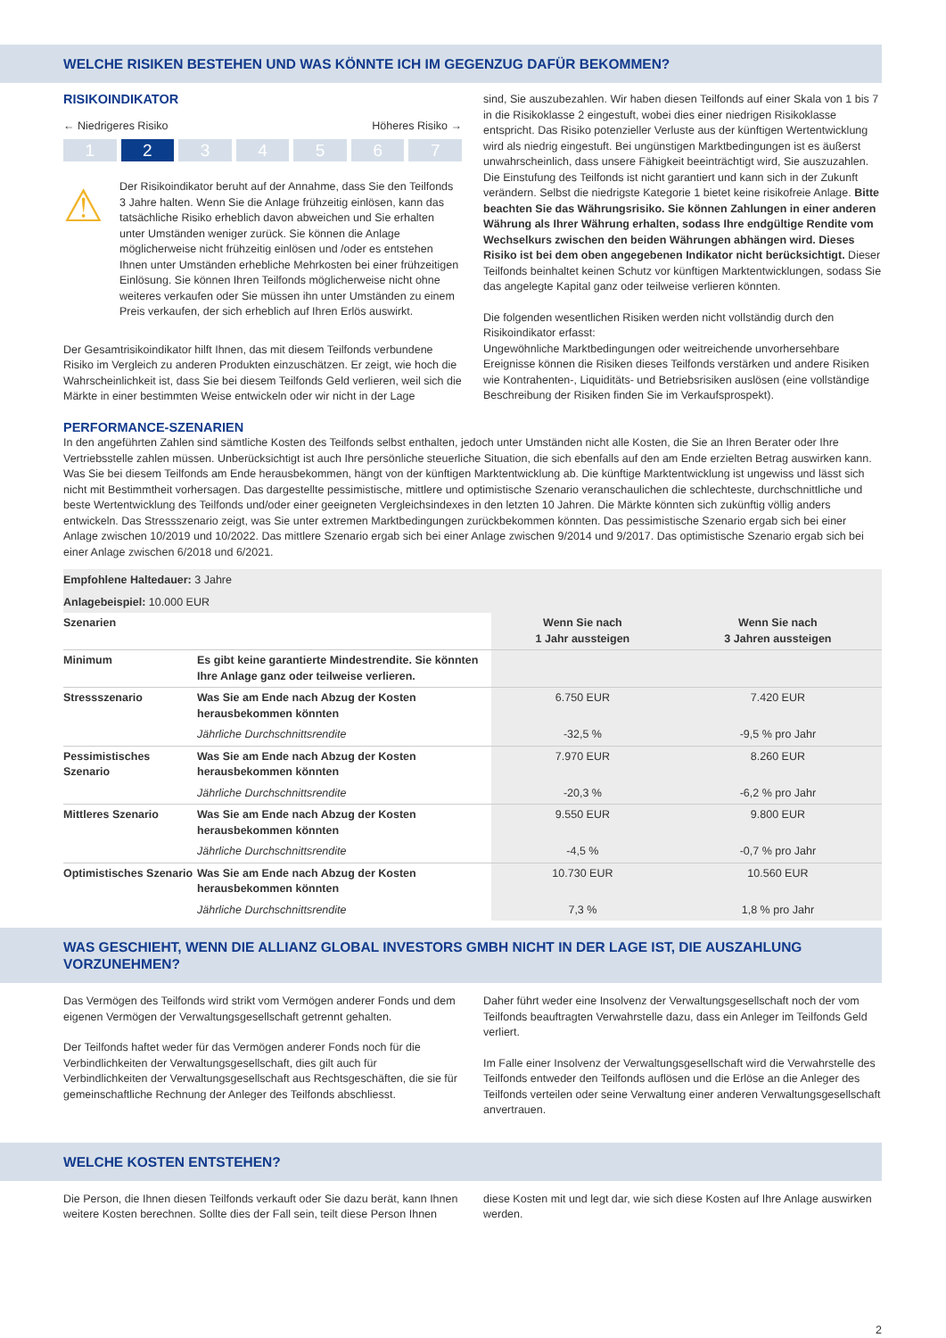WELCHE RISIKEN BESTEHEN UND WAS KÖNNTE ICH IM GEGENZUG DAFÜR BEKOMMEN?
RISIKOINDIKATOR
← Niedrigeres Risiko Höheres Risiko →
1 2 3 4 5 6 7
⚠
Der Risikoindikator beruht auf der Annahme, dass Sie den Teilfonds 3 Jahre halten. Wenn Sie die Anlage frühzeitig einlösen, kann das tatsächliche Risiko erheblich davon abweichen und Sie erhalten unter Umständen weniger zurück. Sie können die Anlage möglicherweise nicht frühzeitig einlösen und /oder es entstehen Ihnen unter Umständen erhebliche Mehrkosten bei einer frühzeitigen Einlösung. Sie können Ihren Teilfonds möglicherweise nicht ohne weiteres verkaufen oder Sie müssen ihn unter Umständen zu einem Preis verkaufen, der sich erheblich auf Ihren Erlös auswirkt.
Der Gesamtrisikoindikator hilft Ihnen, das mit diesem Teilfonds verbundene Risiko im Vergleich zu anderen Produkten einzuschätzen. Er zeigt, wie hoch die Wahrscheinlichkeit ist, dass Sie bei diesem Teilfonds Geld verlieren, weil sich die Märkte in einer bestimmten Weise entwickeln oder wir nicht in der Lage
sind, Sie auszubezahlen. Wir haben diesen Teilfonds auf einer Skala von 1 bis 7 in die Risikoklasse 2 eingestuft, wobei dies einer niedrigen Risikoklasse entspricht. Das Risiko potenzieller Verluste aus der künftigen Wertentwicklung wird als niedrig eingestuft. Bei ungünstigen Marktbedingungen ist es äußerst unwahrscheinlich, dass unsere Fähigkeit beeinträchtigt wird, Sie auszuzahlen. Die Einstufung des Teilfonds ist nicht garantiert und kann sich in der Zukunft verändern. Selbst die niedrigste Kategorie 1 bietet keine risikofreie Anlage. Bitte beachten Sie das Währungsrisiko. Sie können Zahlungen in einer anderen Währung als Ihrer Währung erhalten, sodass Ihre endgültige Rendite vom Wechselkurs zwischen den beiden Währungen abhängen wird. Dieses Risiko ist bei dem oben angegebenen Indikator nicht berücksichtigt. Dieser Teilfonds beinhaltet keinen Schutz vor künftigen Marktentwicklungen, sodass Sie das angelegte Kapital ganz oder teilweise verlieren könnten.
Die folgenden wesentlichen Risiken werden nicht vollständig durch den Risikoindikator erfasst:
Ungewöhnliche Marktbedingungen oder weitreichende unvorhersehbare Ereignisse können die Risiken dieses Teilfonds verstärken und andere Risiken wie Kontrahenten-, Liquiditäts- und Betriebsrisiken auslösen (eine vollständige Beschreibung der Risiken finden Sie im Verkaufsprospekt).
PERFORMANCE-SZENARIEN
In den angeführten Zahlen sind sämtliche Kosten des Teilfonds selbst enthalten, jedoch unter Umständen nicht alle Kosten, die Sie an Ihren Berater oder Ihre Vertriebsstelle zahlen müssen. Unberücksichtigt ist auch Ihre persönliche steuerliche Situation, die sich ebenfalls auf den am Ende erzielten Betrag auswirken kann. Was Sie bei diesem Teilfonds am Ende herausbekommen, hängt von der künftigen Marktentwicklung ab. Die künftige Marktentwicklung ist ungewiss und lässt sich nicht mit Bestimmtheit vorhersagen. Das dargestellte pessimistische, mittlere und optimistische Szenario veranschaulichen die schlechteste, durchschnittliche und beste Wertentwicklung des Teilfonds und/oder einer geeigneten Vergleichsindexes in den letzten 10 Jahren. Die Märkte könnten sich zukünftig völlig anders entwickeln. Das Stressszenario zeigt, was Sie unter extremen Marktbedingungen zurückbekommen könnten. Das pessimistische Szenario ergab sich bei einer Anlage zwischen 10/2019 und 10/2022. Das mittlere Szenario ergab sich bei einer Anlage zwischen 9/2014 und 9/2017. Das optimistische Szenario ergab sich bei einer Anlage zwischen 6/2018 und 6/2021.
| Empfohlene Haltedauer: 3 Jahre | | | |
| Anlagebeispiel: 10.000 EUR | | | |
| Szenarien | | Wenn Sie nach 1 Jahr aussteigen | Wenn Sie nach 3 Jahren aussteigen |
| Minimum | Es gibt keine garantierte Mindestrendite. Sie könnten Ihre Anlage ganz oder teilweise verlieren. | | |
| Stressszenario | Was Sie am Ende nach Abzug der Kosten herausbekommen könnten | 6.750 EUR | 7.420 EUR |
| | Jährliche Durchschnittsrendite | -32,5 % | -9,5 % pro Jahr |
| Pessimistisches Szenario | Was Sie am Ende nach Abzug der Kosten herausbekommen könnten | 7.970 EUR | 8.260 EUR |
| | Jährliche Durchschnittsrendite | -20,3 % | -6,2 % pro Jahr |
| Mittleres Szenario | Was Sie am Ende nach Abzug der Kosten herausbekommen könnten | 9.550 EUR | 9.800 EUR |
| | Jährliche Durchschnittsrendite | -4,5 % | -0,7 % pro Jahr |
| Optimistisches Szenario | Was Sie am Ende nach Abzug der Kosten herausbekommen könnten | 10.730 EUR | 10.560 EUR |
| | Jährliche Durchschnittsrendite | 7,3 % | 1,8 % pro Jahr |
WAS GESCHIEHT, WENN DIE ALLIANZ GLOBAL INVESTORS GMBH NICHT IN DER LAGE IST, DIE AUSZAHLUNG VORZUNEHMEN?
Das Vermögen des Teilfonds wird strikt vom Vermögen anderer Fonds und dem eigenen Vermögen der Verwaltungsgesellschaft getrennt gehalten.
Der Teilfonds haftet weder für das Vermögen anderer Fonds noch für die Verbindlichkeiten der Verwaltungsgesellschaft, dies gilt auch für Verbindlichkeiten der Verwaltungsgesellschaft aus Rechtsgeschäften, die sie für gemeinschaftliche Rechnung der Anleger des Teilfonds abschliesst.
Daher führt weder eine Insolvenz der Verwaltungsgesellschaft noch der vom Teilfonds beauftragten Verwahrstelle dazu, dass ein Anleger im Teilfonds Geld verliert.
Im Falle einer Insolvenz der Verwaltungsgesellschaft wird die Verwahrstelle des Teilfonds entweder den Teilfonds auflösen und die Erlöse an die Anleger des Teilfonds verteilen oder seine Verwaltung einer anderen Verwaltungsgesellschaft anvertrauen.
WELCHE KOSTEN ENTSTEHEN?
Die Person, die Ihnen diesen Teilfonds verkauft oder Sie dazu berät, kann Ihnen weitere Kosten berechnen. Sollte dies der Fall sein, teilt diese Person Ihnen
diese Kosten mit und legt dar, wie sich diese Kosten auf Ihre Anlage auswirken werden.
2